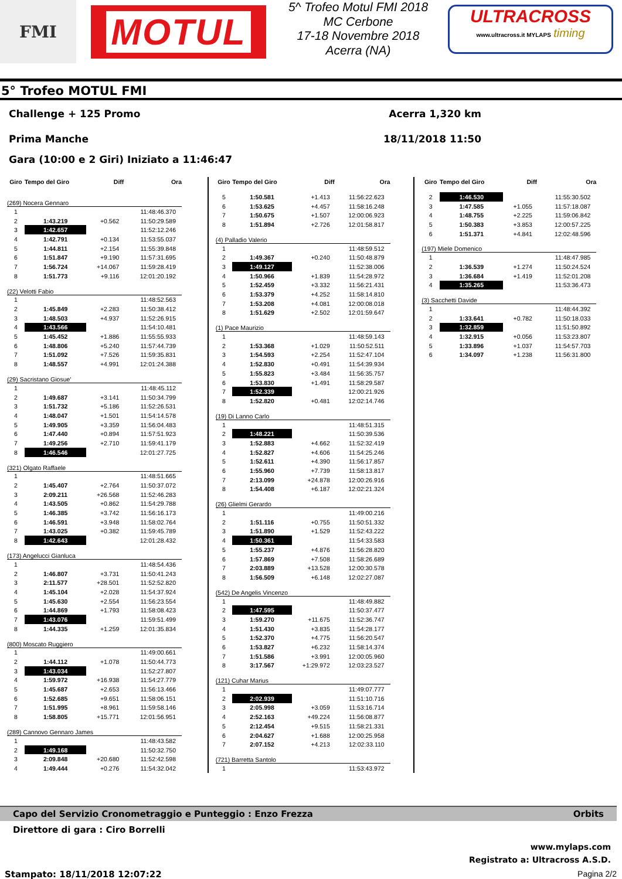FMI
MOTUL
5^ Trofeo Motul FMI 2018
MC Cerbone
17-18 Novembre 2018
Acerra (NA)
ULTRACROSS
www.ultracross.it MYLAPS timing
5° Trofeo MOTUL FMI
Challenge + 125 Promo Acerra 1,320 km
Prima Manche 18/11/2018 11:50
Gara (10:00 e 2 Giri) Iniziato a 11:46:47
| Giro | Tempo del Giro | Diff | Ora |
| --- | --- | --- | --- |
| (269) Nocera Gennaro | | | |
| 1 | | | 11:48:46.370 |
| 2 | 1:43.219 | +0.562 | 11:50:29.589 |
| 3 | 1:42.657 | | 11:52:12.246 |
| 4 | 1:42.791 | +0.134 | 11:53:55.037 |
| 5 | 1:44.811 | +2.154 | 11:55:39.848 |
| 6 | 1:51.847 | +9.190 | 11:57:31.695 |
| 7 | 1:56.724 | +14.067 | 11:59:28.419 |
| 8 | 1:51.773 | +9.116 | 12:01:20.192 |
| (22) Velotti Fabio | | | |
| 1 | | | 11:48:52.563 |
| 2 | 1:45.849 | +2.283 | 11:50:38.412 |
| 3 | 1:48.503 | +4.937 | 11:52:26.915 |
| 4 | 1:43.566 | | 11:54:10.481 |
| 5 | 1:45.452 | +1.886 | 11:55:55.933 |
| 6 | 1:48.806 | +5.240 | 11:57:44.739 |
| 7 | 1:51.092 | +7.526 | 11:59:35.831 |
| 8 | 1:48.557 | +4.991 | 12:01:24.388 |
| (29) Sacristano Giosue' | | | |
| 1 | | | 11:48:45.112 |
| 2 | 1:49.687 | +3.141 | 11:50:34.799 |
| 3 | 1:51.732 | +5.186 | 11:52:26.531 |
| 4 | 1:48.047 | +1.501 | 11:54:14.578 |
| 5 | 1:49.905 | +3.359 | 11:56:04.483 |
| 6 | 1:47.440 | +0.894 | 11:57:51.923 |
| 7 | 1:49.256 | +2.710 | 11:59:41.179 |
| 8 | 1:46.546 | | 12:01:27.725 |
| (321) Olgato Raffaele | | | |
| 1 | | | 11:48:51.665 |
| 2 | 1:45.407 | +2.764 | 11:50:37.072 |
| 3 | 2:09.211 | +26.568 | 11:52:46.283 |
| 4 | 1:43.505 | +0.862 | 11:54:29.788 |
| 5 | 1:46.385 | +3.742 | 11:56:16.173 |
| 6 | 1:46.591 | +3.948 | 11:58:02.764 |
| 7 | 1:43.025 | +0.382 | 11:59:45.789 |
| 8 | 1:42.643 | | 12:01:28.432 |
| (173) Angelucci Gianluca | | | |
| 1 | | | 11:48:54.436 |
| 2 | 1:46.807 | +3.731 | 11:50:41.243 |
| 3 | 2:11.577 | +28.501 | 11:52:52.820 |
| 4 | 1:45.104 | +2.028 | 11:54:37.924 |
| 5 | 1:45.630 | +2.554 | 11:56:23.554 |
| 6 | 1:44.869 | +1.793 | 11:58:08.423 |
| 7 | 1:43.076 | | 11:59:51.499 |
| 8 | 1:44.335 | +1.259 | 12:01:35.834 |
| (800) Moscato Ruggiero | | | |
| 1 | | | 11:49:00.661 |
| 2 | 1:44.112 | +1.078 | 11:50:44.773 |
| 3 | 1:43.034 | | 11:52:27.807 |
| 4 | 1:59.972 | +16.938 | 11:54:27.779 |
| 5 | 1:45.687 | +2.653 | 11:56:13.466 |
| 6 | 1:52.685 | +9.651 | 11:58:06.151 |
| 7 | 1:51.995 | +8.961 | 11:59:58.146 |
| 8 | 1:58.805 | +15.771 | 12:01:56.951 |
| (289) Cannovo Gennaro James | | | |
| 1 | | | 11:48:43.582 |
| 2 | 1:49.168 | | 11:50:32.750 |
| 3 | 2:09.848 | +20.680 | 11:52:42.598 |
| 4 | 1:49.444 | +0.276 | 11:54:32.042 |
| Giro | Tempo del Giro | Diff | Ora |
| --- | --- | --- | --- |
| 5 | 1:50.581 | +1.413 | 11:56:22.623 |
| 6 | 1:53.625 | +4.457 | 11:58:16.248 |
| 7 | 1:50.675 | +1.507 | 12:00:06.923 |
| 8 | 1:51.894 | +2.726 | 12:01:58.817 |
| (4) Palladio Valerio | | | |
| 1 | | | 11:48:59.512 |
| 2 | 1:49.367 | +0.240 | 11:50:48.879 |
| 3 | 1:49.127 | | 11:52:38.006 |
| 4 | 1:50.966 | +1.839 | 11:54:28.972 |
| 5 | 1:52.459 | +3.332 | 11:56:21.431 |
| 6 | 1:53.379 | +4.252 | 11:58:14.810 |
| 7 | 1:53.208 | +4.081 | 12:00:08.018 |
| 8 | 1:51.629 | +2.502 | 12:01:59.647 |
| (1) Pace Maurizio | | | |
| 1 | | | 11:48:59.143 |
| 2 | 1:53.368 | +1.029 | 11:50:52.511 |
| 3 | 1:54.593 | +2.254 | 11:52:47.104 |
| 4 | 1:52.830 | +0.491 | 11:54:39.934 |
| 5 | 1:55.823 | +3.484 | 11:56:35.757 |
| 6 | 1:53.830 | +1.491 | 11:58:29.587 |
| 7 | 1:52.339 | | 12:00:21.926 |
| 8 | 1:52.820 | +0.481 | 12:02:14.746 |
| (19) Di Lanno Carlo | | | |
| 1 | | | 11:48:51.315 |
| 2 | 1:48.221 | | 11:50:39.536 |
| 3 | 1:52.883 | +4.662 | 11:52:32.419 |
| 4 | 1:52.827 | +4.606 | 11:54:25.246 |
| 5 | 1:52.611 | +4.390 | 11:56:17.857 |
| 6 | 1:55.960 | +7.739 | 11:58:13.817 |
| 7 | 2:13.099 | +24.878 | 12:00:26.916 |
| 8 | 1:54.408 | +6.187 | 12:02:21.324 |
| (26) Glielmi Gerardo | | | |
| 1 | | | 11:49:00.216 |
| 2 | 1:51.116 | +0.755 | 11:50:51.332 |
| 3 | 1:51.890 | +1.529 | 11:52:43.222 |
| 4 | 1:50.361 | | 11:54:33.583 |
| 5 | 1:55.237 | +4.876 | 11:56:28.820 |
| 6 | 1:57.869 | +7.508 | 11:58:26.689 |
| 7 | 2:03.889 | +13.528 | 12:00:30.578 |
| 8 | 1:56.509 | +6.148 | 12:02:27.087 |
| (542) De Angelis Vincenzo | | | |
| 1 | | | 11:48:49.882 |
| 2 | 1:47.595 | | 11:50:37.477 |
| 3 | 1:59.270 | +11.675 | 11:52:36.747 |
| 4 | 1:51.430 | +3.835 | 11:54:28.177 |
| 5 | 1:52.370 | +4.775 | 11:56:20.547 |
| 6 | 1:53.827 | +6.232 | 11:58:14.374 |
| 7 | 1:51.586 | +3.991 | 12:00:05.960 |
| 8 | 3:17.567 | +1:29.972 | 12:03:23.527 |
| (121) Cuhar Marius | | | |
| 1 | | | 11:49:07.777 |
| 2 | 2:02.939 | | 11:51:10.716 |
| 3 | 2:05.998 | +3.059 | 11:53:16.714 |
| 4 | 2:52.163 | +49.224 | 11:56:08.877 |
| 5 | 2:12.454 | +9.515 | 11:58:21.331 |
| 6 | 2:04.627 | +1.688 | 12:00:25.958 |
| 7 | 2:07.152 | +4.213 | 12:02:33.110 |
| (721) Barretta Santolo | | | |
| 1 | | | 11:53:43.972 |
| Giro | Tempo del Giro | Diff | Ora |
| --- | --- | --- | --- |
| 2 | 1:46.530 | | 11:55:30.502 |
| 3 | 1:47.585 | +1.055 | 11:57:18.087 |
| 4 | 1:48.755 | +2.225 | 11:59:06.842 |
| 5 | 1:50.383 | +3.853 | 12:00:57.225 |
| 6 | 1:51.371 | +4.841 | 12:02:48.596 |
| (197) Miele Domenico | | | |
| 1 | | | 11:48:47.985 |
| 2 | 1:36.539 | +1.274 | 11:50:24.524 |
| 3 | 1:36.684 | +1.419 | 11:52:01.208 |
| 4 | 1:35.265 | | 11:53:36.473 |
| (3) Sacchetti Davide | | | |
| 1 | | | 11:48:44.392 |
| 2 | 1:33.641 | +0.782 | 11:50:18.033 |
| 3 | 1:32.859 | | 11:51:50.892 |
| 4 | 1:32.915 | +0.056 | 11:53:23.807 |
| 5 | 1:33.896 | +1.037 | 11:54:57.703 |
| 6 | 1:34.097 | +1.238 | 11:56:31.800 |
Capo del Servizio Cronometraggio e Punteggio : Enzo Frezza Orbits
Direttore di gara : Ciro Borrelli
www.mylaps.com
Registrato a: Ultracross A.S.D.
Stampato: 18/11/2018 12:07:22 Pagina 2/2